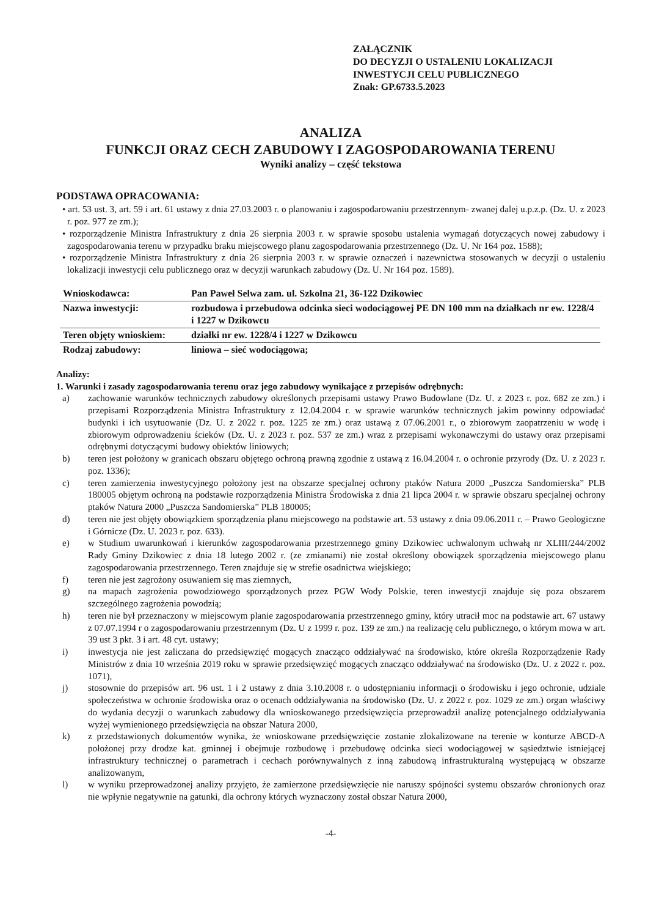ZAŁĄCZNIK
DO DECYZJI O USTALENIU LOKALIZACJI
INWESTYCJI CELU PUBLICZNEGO
Znak: GP.6733.5.2023
ANALIZA
FUNKCJI ORAZ CECH ZABUDOWY I ZAGOSPODAROWANIA TERENU
Wyniki analizy – część tekstowa
PODSTAWA OPRACOWANIA:
• art. 53 ust. 3, art. 59 i art. 61 ustawy z dnia 27.03.2003 r. o planowaniu i zagospodarowaniu przestrzennym- zwanej dalej u.p.z.p. (Dz. U. z 2023 r. poz. 977 ze zm.);
• rozporządzenie Ministra Infrastruktury z dnia 26 sierpnia 2003 r. w sprawie sposobu ustalenia wymagań dotyczących nowej zabudowy i zagospodarowania terenu w przypadku braku miejscowego planu zagospodarowania przestrzennego (Dz. U. Nr 164 poz. 1588);
• rozporządzenie Ministra Infrastruktury z dnia 26 sierpnia 2003 r. w sprawie oznaczeń i nazewnictwa stosowanych w decyzji o ustaleniu lokalizacji inwestycji celu publicznego oraz w decyzji warunkach zabudowy (Dz. U. Nr 164 poz. 1589).
| Wnioskodawca: | Pan Paweł Selwa zam. ul. Szkolna 21, 36-122 Dzikowiec |
| Nazwa inwestycji: | rozbudowa i przebudowa odcinka sieci wodociągowej PE DN 100 mm na działkach nr ew. 1228/4 i 1227 w Dzikowcu |
| Teren objęty wnioskiem: | działki nr ew. 1228/4 i 1227 w Dzikowcu |
| Rodzaj zabudowy: | liniowa – sieć wodociągowa; |
Analizy:
1. Warunki i zasady zagospodarowania terenu oraz jego zabudowy wynikające z przepisów odrębnych:
a) zachowanie warunków technicznych zabudowy określonych przepisami ustawy Prawo Budowlane (Dz. U. z 2023 r. poz. 682 ze zm.) i przepisami Rozporządzenia Ministra Infrastruktury z 12.04.2004 r. w sprawie warunków technicznych jakim powinny odpowiadać budynki i ich usytuowanie (Dz. U. z 2022 r. poz. 1225 ze zm.) oraz ustawą z 07.06.2001 r., o zbiorowym zaopatrzeniu w wodę i zbiorowym odprowadzeniu ścieków (Dz. U. z 2023 r. poz. 537 ze zm.) wraz z przepisami wykonawczymi do ustawy oraz przepisami odrębnymi dotyczącymi budowy obiektów liniowych;
b) teren jest położony w granicach obszaru objętego ochroną prawną zgodnie z ustawą z 16.04.2004 r. o ochronie przyrody (Dz. U. z 2023 r. poz. 1336);
c) teren zamierzenia inwestycyjnego położony jest na obszarze specjalnej ochrony ptaków Natura 2000 „Puszcza Sandomierska” PLB 180005 objętym ochroną na podstawie rozporządzenia Ministra Środowiska z dnia 21 lipca 2004 r. w sprawie obszaru specjalnej ochrony ptaków Natura 2000 „Puszcza Sandomierska” PLB 180005;
d) teren nie jest objęty obowiązkiem sporządzenia planu miejscowego na podstawie art. 53 ustawy z dnia 09.06.2011 r. – Prawo Geologiczne i Górnicze (Dz. U. 2023 r. poz. 633).
e) w Studium uwarunkowań i kierunków zagospodarowania przestrzennego gminy Dzikowiec uchwalonym uchwałą nr XLIII/244/2002 Rady Gminy Dzikowiec z dnia 18 lutego 2002 r. (ze zmianami) nie został określony obowiązek sporządzenia miejscowego planu zagospodarowania przestrzennego. Teren znajduje się w strefie osadnictwa wiejskiego;
f) teren nie jest zagrożony osuwaniem się mas ziemnych,
g) na mapach zagrożenia powodziowego sporządzonych przez PGW Wody Polskie, teren inwestycji znajduje się poza obszarem szczególnego zagrożenia powodzią;
h) teren nie był przeznaczony w miejscowym planie zagospodarowania przestrzennego gminy, który utracił moc na podstawie art. 67 ustawy z 07.07.1994 r o zagospodarowaniu przestrzennym (Dz. U z 1999 r. poz. 139 ze zm.) na realizację celu publicznego, o którym mowa w art. 39 ust 3 pkt. 3 i art. 48 cyt. ustawy;
i) inwestycja nie jest zaliczana do przedsięwzięć mogących znacząco oddziaływać na środowisko, które określa Rozporządzenie Rady Ministrów z dnia 10 września 2019 roku w sprawie przedsięwzięć mogących znacząco oddziaływać na środowisko (Dz. U. z 2022 r. poz. 1071),
j) stosownie do przepisów art. 96 ust. 1 i 2 ustawy z dnia 3.10.2008 r. o udostępnianiu informacji o środowisku i jego ochronie, udziale społeczeństwa w ochronie środowiska oraz o ocenach oddziaływania na środowisko (Dz. U. z 2022 r. poz. 1029 ze zm.) organ właściwy do wydania decyzji o warunkach zabudowy dla wnioskowanego przedsięwzięcia przeprowadził analizę potencjalnego oddziaływania wyżej wymienionego przedsięwzięcia na obszar Natura 2000,
k) z przedstawionych dokumentów wynika, że wnioskowane przedsięwzięcie zostanie zlokalizowane na terenie w konturze ABCD-A położonej przy drodze kat. gminnej i obejmuje rozbudowę i przebudowę odcinka sieci wodociągowej w sąsiedztwie istniejącej infrastruktury technicznej o parametrach i cechach porównywalnych z inną zabudową infrastrukturalną występującą w obszarze analizowanym,
l) w wyniku przeprowadzonej analizy przyjęto, że zamierzone przedsięwzięcie nie naruszy spójności systemu obszarów chronionych oraz nie wpłynie negatywnie na gatunki, dla ochrony których wyznaczony został obszar Natura 2000,
-4-